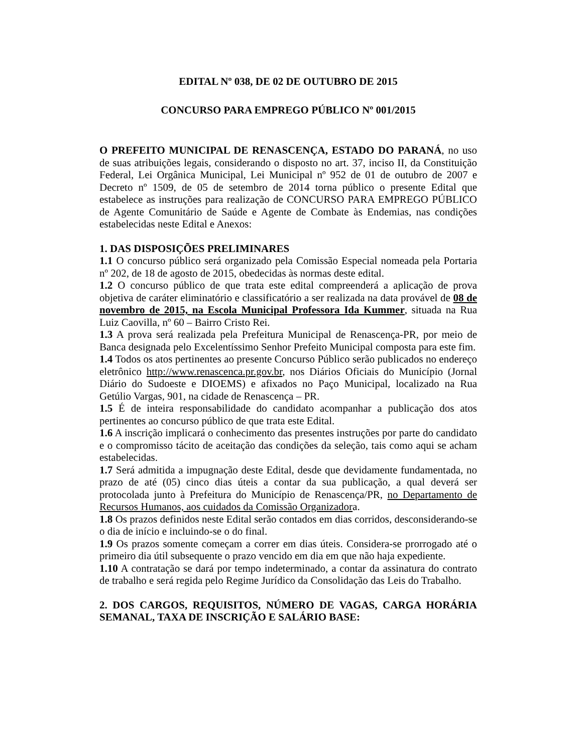EDITAL Nº 038, DE 02 DE OUTUBRO DE 2015
CONCURSO PARA EMPREGO PÚBLICO Nº 001/2015
O PREFEITO MUNICIPAL DE RENASCENÇA, ESTADO DO PARANÁ, no uso de suas atribuições legais, considerando o disposto no art. 37, inciso II, da Constituição Federal, Lei Orgânica Municipal, Lei Municipal nº 952 de 01 de outubro de 2007 e Decreto nº 1509, de 05 de setembro de 2014 torna público o presente Edital que estabelece as instruções para realização de CONCURSO PARA EMPREGO PÚBLICO de Agente Comunitário de Saúde e Agente de Combate às Endemias, nas condições estabelecidas neste Edital e Anexos:
1. DAS DISPOSIÇÕES PRELIMINARES
1.1 O concurso público será organizado pela Comissão Especial nomeada pela Portaria nº 202, de 18 de agosto de 2015, obedecidas às normas deste edital.
1.2 O concurso público de que trata este edital compreenderá a aplicação de prova objetiva de caráter eliminatório e classificatório a ser realizada na data provável de 08 de novembro de 2015, na Escola Municipal Professora Ida Kummer, situada na Rua Luiz Caovilla, nº 60 – Bairro Cristo Rei.
1.3 A prova será realizada pela Prefeitura Municipal de Renascença-PR, por meio de Banca designada pelo Excelentíssimo Senhor Prefeito Municipal composta para este fim.
1.4 Todos os atos pertinentes ao presente Concurso Público serão publicados no endereço eletrônico http://www.renascenca.pr.gov.br, nos Diários Oficiais do Município (Jornal Diário do Sudoeste e DIOEMS) e afixados no Paço Municipal, localizado na Rua Getúlio Vargas, 901, na cidade de Renascença – PR.
1.5 É de inteira responsabilidade do candidato acompanhar a publicação dos atos pertinentes ao concurso público de que trata este Edital.
1.6 A inscrição implicará o conhecimento das presentes instruções por parte do candidato e o compromisso tácito de aceitação das condições da seleção, tais como aqui se acham estabelecidas.
1.7 Será admitida a impugnação deste Edital, desde que devidamente fundamentada, no prazo de até (05) cinco dias úteis a contar da sua publicação, a qual deverá ser protocolada junto à Prefeitura do Município de Renascença/PR, no Departamento de Recursos Humanos, aos cuidados da Comissão Organizadora.
1.8 Os prazos definidos neste Edital serão contados em dias corridos, desconsiderando-se o dia de início e incluindo-se o do final.
1.9 Os prazos somente começam a correr em dias úteis. Considera-se prorrogado até o primeiro dia útil subsequente o prazo vencido em dia em que não haja expediente.
1.10 A contratação se dará por tempo indeterminado, a contar da assinatura do contrato de trabalho e será regida pelo Regime Jurídico da Consolidação das Leis do Trabalho.
2. DOS CARGOS, REQUISITOS, NÚMERO DE VAGAS, CARGA HORÁRIA SEMANAL, TAXA DE INSCRIÇÃO E SALÁRIO BASE: